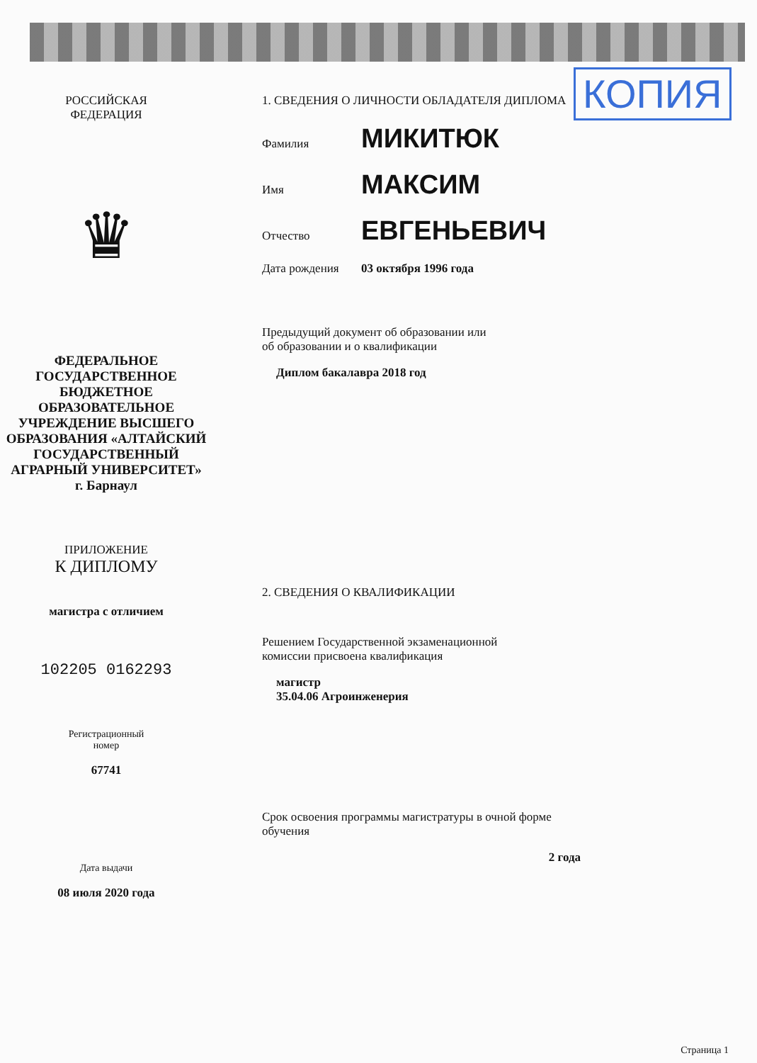КОПИЯ
РОССИЙСКАЯ
ФЕДЕРАЦИЯ
♛
ФЕДЕРАЛЬНОЕ
ГОСУДАРСТВЕННОЕ
БЮДЖЕТНОЕ
ОБРАЗОВАТЕЛЬНОЕ
УЧРЕЖДЕНИЕ ВЫСШЕГО
ОБРАЗОВАНИЯ «АЛТАЙСКИЙ
ГОСУДАРСТВЕННЫЙ
АГРАРНЫЙ УНИВЕРСИТЕТ»
г. Барнаул
ПРИЛОЖЕНИЕ
К ДИПЛОМУ
магистра с отличием
102205 0162293
Регистрационный
номер
67741
Дата выдачи
08 июля 2020 года
1. СВЕДЕНИЯ О ЛИЧНОСТИ ОБЛАДАТЕЛЯ ДИПЛОМА
Фамилия МИКИТЮК
Имя МАКСИМ
Отчество ЕВГЕНЬЕВИЧ
Дата рождения 03 октября 1996 года
Предыдущий документ об образовании или
об образовании и о квалификации
Диплом бакалавра 2018 год
2. СВЕДЕНИЯ О КВАЛИФИКАЦИИ
Решением Государственной экзаменационной
комиссии присвоена квалификация
магистр
35.04.06 Агроинженерия
Срок освоения программы магистратуры в очной форме
обучения
2 года
Страница 1